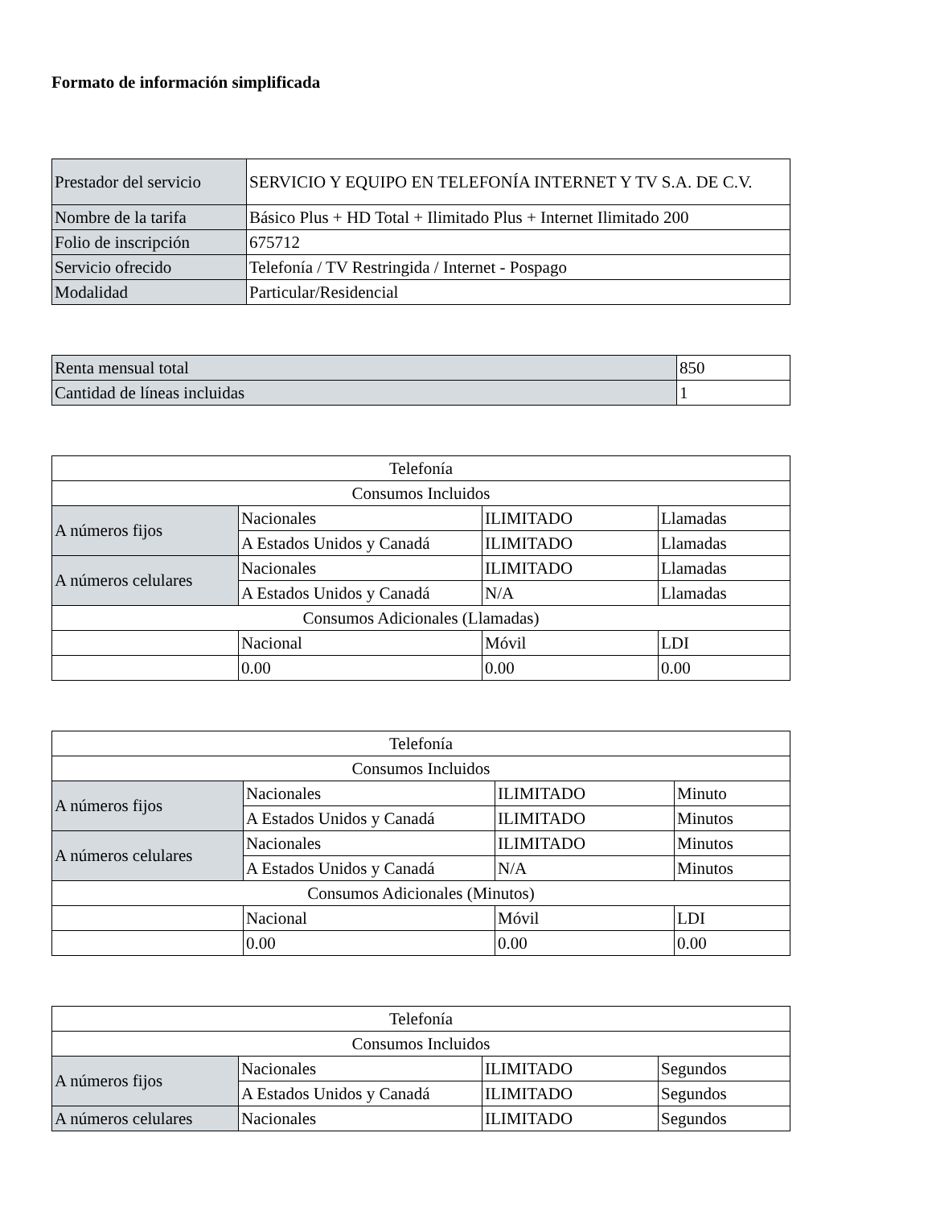Formato de información simplificada
| Prestador del servicio | SERVICIO Y EQUIPO EN TELEFONÍA INTERNET Y TV S.A. DE C.V. |
| Nombre de la tarifa | Básico Plus + HD Total + Ilimitado Plus + Internet Ilimitado 200 |
| Folio de inscripción | 675712 |
| Servicio ofrecido | Telefonía / TV Restringida / Internet - Pospago |
| Modalidad | Particular/Residencial |
| Renta mensual total | 850 |
| Cantidad de líneas incluidas | 1 |
| Telefonía | | | |
| Consumos Incluidos | | | |
| A números fijos | Nacionales | ILIMITADO | Llamadas |
| | A Estados Unidos y Canadá | ILIMITADO | Llamadas |
| A números celulares | Nacionales | ILIMITADO | Llamadas |
| | A Estados Unidos y Canadá | N/A | Llamadas |
| Consumos Adicionales (Llamadas) | | | |
| | Nacional | Móvil | LDI |
| | 0.00 | 0.00 | 0.00 |
| Telefonía | | | |
| Consumos Incluidos | | | |
| A números fijos | Nacionales | ILIMITADO | Minuto |
| | A Estados Unidos y Canadá | ILIMITADO | Minutos |
| A números celulares | Nacionales | ILIMITADO | Minutos |
| | A Estados Unidos y Canadá | N/A | Minutos |
| Consumos Adicionales (Minutos) | | | |
| | Nacional | Móvil | LDI |
| | 0.00 | 0.00 | 0.00 |
| Telefonía | | | |
| Consumos Incluidos | | | |
| A números fijos | Nacionales | ILIMITADO | Segundos |
| | A Estados Unidos y Canadá | ILIMITADO | Segundos |
| A números celulares | Nacionales | ILIMITADO | Segundos |